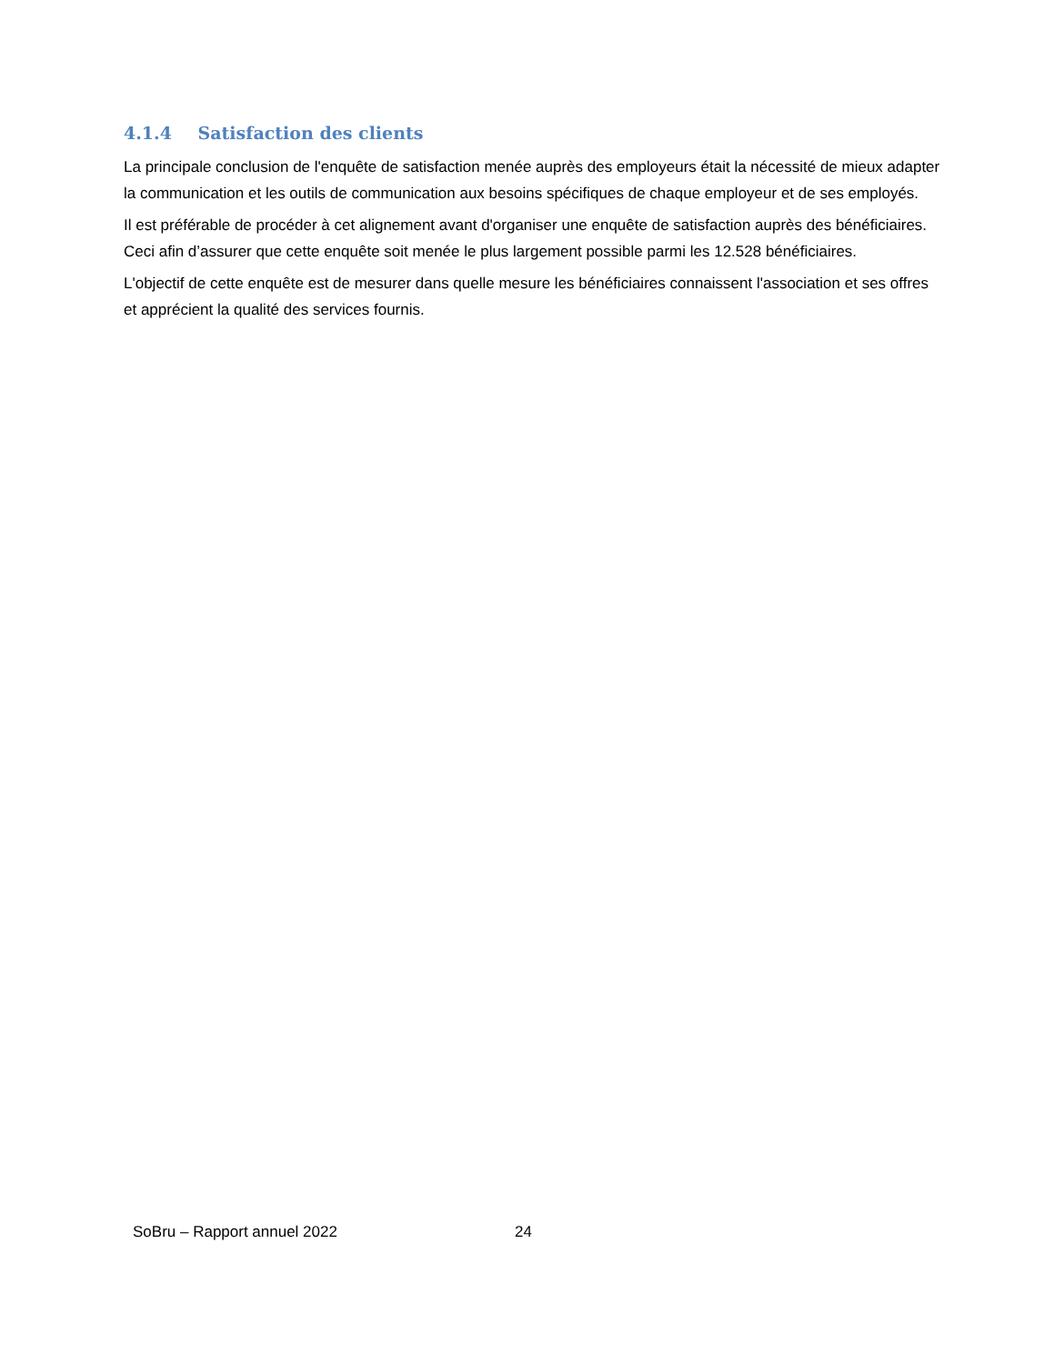4.1.4 Satisfaction des clients
La principale conclusion de l'enquête de satisfaction menée auprès des employeurs était la nécessité de mieux adapter la communication et les outils de communication aux besoins spécifiques de chaque employeur et de ses employés.
Il est préférable de procéder à cet alignement avant d'organiser une enquête de satisfaction auprès des bénéficiaires. Ceci afin d’assurer que cette enquête soit menée le plus largement possible parmi les 12.528 bénéficiaires.
L'objectif de cette enquête est de mesurer dans quelle mesure les bénéficiaires connaissent l'association et ses offres et apprécient la qualité des services fournis.
SoBru – Rapport annuel 2022 24